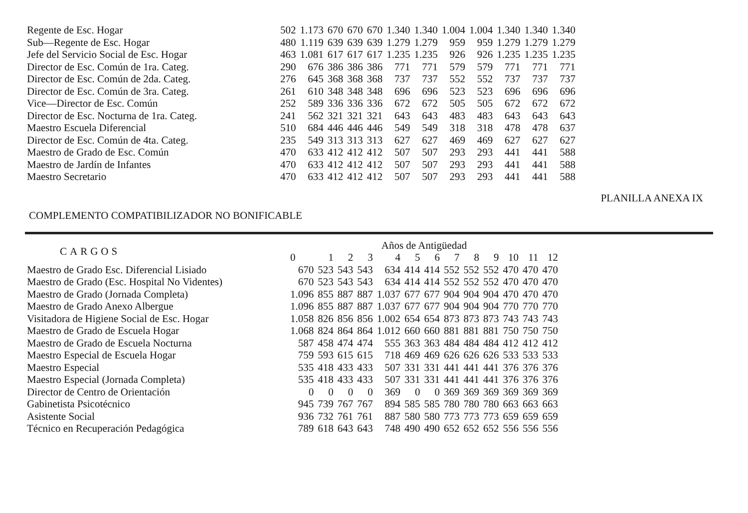| Regente de Esc. Hogar | 502 | 1.173 | 670 | 670 | 670 | 1.340 | 1.340 | 1.004 | 1.004 | 1.340 | 1.340 | 1.340 |
| Sub—Regente de Esc. Hogar | 480 | 1.119 | 639 | 639 | 639 | 1.279 | 1.279 | 959 | 959 | 1.279 | 1.279 | 1.279 |
| Jefe del Servicio Social de Esc. Hogar | 463 | 1.081 | 617 | 617 | 617 | 1.235 | 1.235 | 926 | 926 | 1.235 | 1.235 | 1.235 |
| Director de Esc. Común de 1ra. Categ. | 290 | 676 | 386 | 386 | 386 | 771 | 771 | 579 | 579 | 771 | 771 | 771 |
| Director de Esc. Común de 2da. Categ. | 276 | 645 | 368 | 368 | 368 | 737 | 737 | 552 | 552 | 737 | 737 | 737 |
| Director de Esc. Común de 3ra. Categ. | 261 | 610 | 348 | 348 | 348 | 696 | 696 | 523 | 523 | 696 | 696 | 696 |
| Vice—Director de Esc. Común | 252 | 589 | 336 | 336 | 336 | 672 | 672 | 505 | 505 | 672 | 672 | 672 |
| Director de Esc. Nocturna de 1ra. Categ. | 241 | 562 | 321 | 321 | 321 | 643 | 643 | 483 | 483 | 643 | 643 | 643 |
| Maestro Escuela Diferencial | 510 | 684 | 446 | 446 | 446 | 549 | 549 | 318 | 318 | 478 | 478 | 637 |
| Director de Esc. Común de 4ta. Categ. | 235 | 549 | 313 | 313 | 313 | 627 | 627 | 469 | 469 | 627 | 627 | 627 |
| Maestro de Grado de Esc. Común | 470 | 633 | 412 | 412 | 412 | 507 | 507 | 293 | 293 | 441 | 441 | 588 |
| Maestro de Jardín de Infantes | 470 | 633 | 412 | 412 | 412 | 507 | 507 | 293 | 293 | 441 | 441 | 588 |
| Maestro Secretario | 470 | 633 | 412 | 412 | 412 | 507 | 507 | 293 | 293 | 441 | 441 | 588 |
PLANILLA ANEXA IX
COMPLEMENTO COMPATIBILIZADOR NO BONIFICABLE
| CARGOS | Años de Antigüedad | | | | | | | | | | | | |
| --- | --- | --- | --- | --- | --- | --- | --- | --- | --- | --- | --- | --- | --- |
| | 0 | 1 | 2 | 3 | 4 | 5 | 6 | 7 | 8 | 9 | 10 | 11 | 12 |
| Maestro de Grado Esc. Diferencial Lisiado | 670 | 523 | 543 | 543 | 634 | 414 | 414 | 552 | 552 | 552 | 470 | 470 | 470 |
| Maestro de Grado (Esc. Hospital No Videntes) | 670 | 523 | 543 | 543 | 634 | 414 | 414 | 552 | 552 | 552 | 470 | 470 | 470 |
| Maestro de Grado (Jornada Completa) | 1.096 | 855 | 887 | 887 | 1.037 | 677 | 677 | 904 | 904 | 904 | 470 | 470 | 470 |
| Maestro de Grado Anexo Albergue | 1.096 | 855 | 887 | 887 | 1.037 | 677 | 677 | 904 | 904 | 904 | 770 | 770 | 770 |
| Visitadora de Higiene Social de Esc. Hogar | 1.058 | 826 | 856 | 856 | 1.002 | 654 | 654 | 873 | 873 | 873 | 743 | 743 | 743 |
| Maestro de Grado de Escuela Hogar | 1.068 | 824 | 864 | 864 | 1.012 | 660 | 660 | 881 | 881 | 881 | 750 | 750 | 750 |
| Maestro de Grado de Escuela Nocturna | 587 | 458 | 474 | 474 | 555 | 363 | 363 | 484 | 484 | 484 | 412 | 412 | 412 |
| Maestro Especial de Escuela Hogar | 759 | 593 | 615 | 615 | 718 | 469 | 469 | 626 | 626 | 626 | 533 | 533 | 533 |
| Maestro Especial | 535 | 418 | 433 | 433 | 507 | 331 | 331 | 441 | 441 | 441 | 376 | 376 | 376 |
| Maestro Especial (Jornada Completa) | 535 | 418 | 433 | 433 | 507 | 331 | 331 | 441 | 441 | 441 | 376 | 376 | 376 |
| Director de Centro de Orientación | 0 | 0 | 0 | 0 | 369 | 0 | 0 | 369 | 369 | 369 | 369 | 369 | 369 |
| Gabinetista Psicotécnico | 945 | 739 | 767 | 767 | 894 | 585 | 585 | 780 | 780 | 780 | 663 | 663 | 663 |
| Asistente Social | 936 | 732 | 761 | 761 | 887 | 580 | 580 | 773 | 773 | 773 | 659 | 659 | 659 |
| Técnico en Recuperación Pedagógica | 789 | 618 | 643 | 643 | 748 | 490 | 490 | 652 | 652 | 652 | 556 | 556 | 556 |